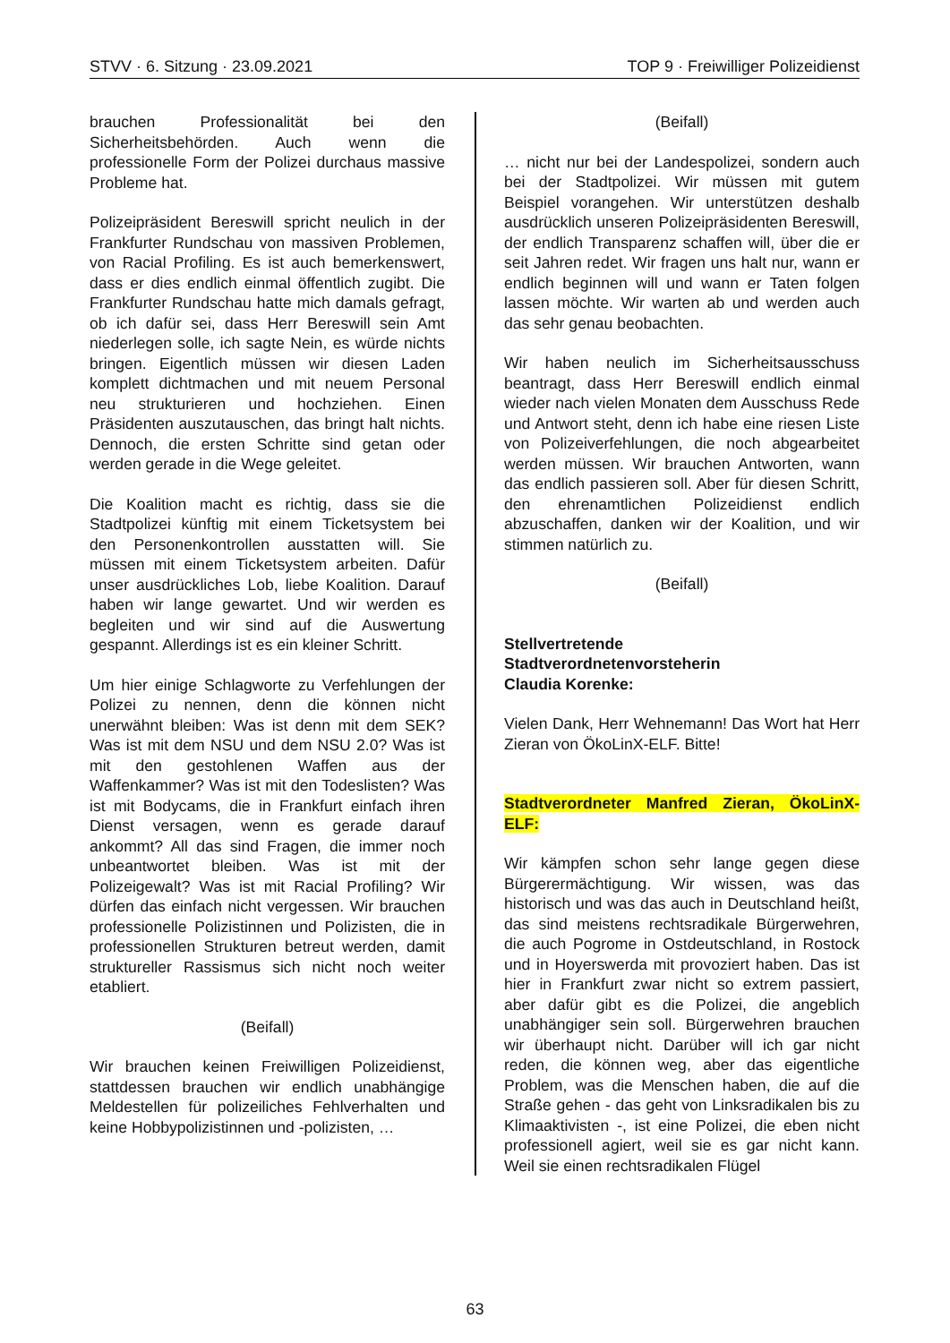STVV · 6. Sitzung · 23.09.2021 TOP 9 · Freiwilliger Polizeidienst
brauchen Professionalität bei den Sicherheitsbehörden. Auch wenn die professionelle Form der Polizei durchaus massive Probleme hat.
Polizeipräsident Bereswill spricht neulich in der Frankfurter Rundschau von massiven Problemen, von Racial Profiling. Es ist auch bemerkenswert, dass er dies endlich einmal öffentlich zugibt. Die Frankfurter Rundschau hatte mich damals gefragt, ob ich dafür sei, dass Herr Bereswill sein Amt niederlegen solle, ich sagte Nein, es würde nichts bringen. Eigentlich müssen wir diesen Laden komplett dichtmachen und mit neuem Personal neu strukturieren und hochziehen. Einen Präsidenten auszutauschen, das bringt halt nichts. Dennoch, die ersten Schritte sind getan oder werden gerade in die Wege geleitet.
Die Koalition macht es richtig, dass sie die Stadtpolizei künftig mit einem Ticketsystem bei den Personenkontrollen ausstatten will. Sie müssen mit einem Ticketsystem arbeiten. Dafür unser ausdrückliches Lob, liebe Koalition. Darauf haben wir lange gewartet. Und wir werden es begleiten und wir sind auf die Auswertung gespannt. Allerdings ist es ein kleiner Schritt.
Um hier einige Schlagworte zu Verfehlungen der Polizei zu nennen, denn die können nicht unerwähnt bleiben: Was ist denn mit dem SEK? Was ist mit dem NSU und dem NSU 2.0? Was ist mit den gestohlenen Waffen aus der Waffenkammer? Was ist mit den Todeslisten? Was ist mit Bodycams, die in Frankfurt einfach ihren Dienst versagen, wenn es gerade darauf ankommt? All das sind Fragen, die immer noch unbeantwortet bleiben. Was ist mit der Polizeigewalt? Was ist mit Racial Profiling? Wir dürfen das einfach nicht vergessen. Wir brauchen professionelle Polizistinnen und Polizisten, die in professionellen Strukturen betreut werden, damit struktureller Rassismus sich nicht noch weiter etabliert.
(Beifall)
Wir brauchen keinen Freiwilligen Polizeidienst, stattdessen brauchen wir endlich unabhängige Meldestellen für polizeiliches Fehlverhalten und keine Hobbypolizistinnen und -polizisten, …
(Beifall)
… nicht nur bei der Landespolizei, sondern auch bei der Stadtpolizei. Wir müssen mit gutem Beispiel vorangehen. Wir unterstützen deshalb ausdrücklich unseren Polizeipräsidenten Bereswill, der endlich Transparenz schaffen will, über die er seit Jahren redet. Wir fragen uns halt nur, wann er endlich beginnen will und wann er Taten folgen lassen möchte. Wir warten ab und werden auch das sehr genau beobachten.
Wir haben neulich im Sicherheitsausschuss beantragt, dass Herr Bereswill endlich einmal wieder nach vielen Monaten dem Ausschuss Rede und Antwort steht, denn ich habe eine riesen Liste von Polizeiverfehlungen, die noch abgearbeitet werden müssen. Wir brauchen Antworten, wann das endlich passieren soll. Aber für diesen Schritt, den ehrenamtlichen Polizeidienst endlich abzuschaffen, danken wir der Koalition, und wir stimmen natürlich zu.
(Beifall)
Stellvertretende
Stadtverordnetenvorsteherin
Claudia Korenke:
Vielen Dank, Herr Wehnemann! Das Wort hat Herr Zieran von ÖkoLinX-ELF. Bitte!
Stadtverordneter Manfred Zieran, ÖkoLinX-ELF:
Wir kämpfen schon sehr lange gegen diese Bürgerermächtigung. Wir wissen, was das historisch und was das auch in Deutschland heißt, das sind meistens rechtsradikale Bürgerwehren, die auch Pogrome in Ostdeutschland, in Rostock und in Hoyerswerda mit provoziert haben. Das ist hier in Frankfurt zwar nicht so extrem passiert, aber dafür gibt es die Polizei, die angeblich unabhängiger sein soll. Bürgerwehren brauchen wir überhaupt nicht. Darüber will ich gar nicht reden, die können weg, aber das eigentliche Problem, was die Menschen haben, die auf die Straße gehen - das geht von Linksradikalen bis zu Klimaaktivisten -, ist eine Polizei, die eben nicht professionell agiert, weil sie es gar nicht kann. Weil sie einen rechtsradikalen Flügel
63